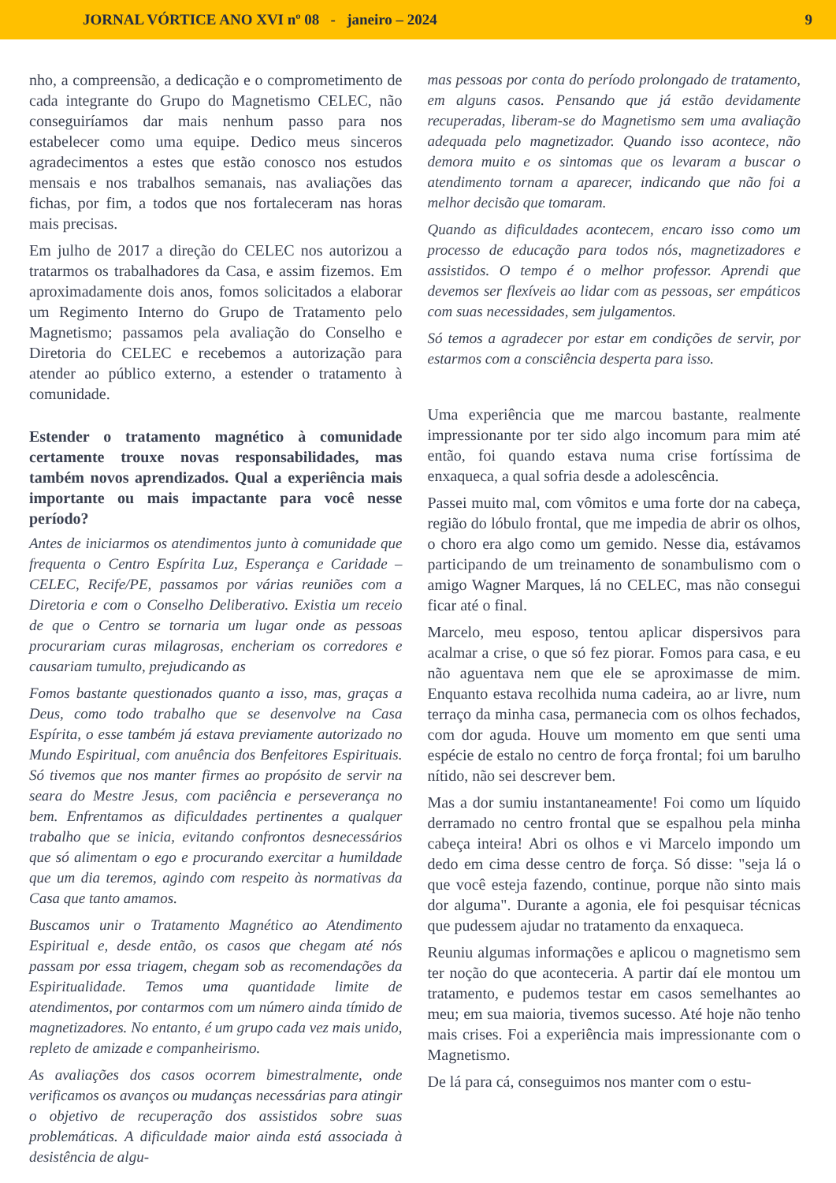JORNAL VÓRTICE ANO XVI nº 08 - janeiro – 2024 9
nho, a compreensão, a dedicação e o comprometimento de cada integrante do Grupo do Magnetismo CELEC, não conseguiríamos dar mais nenhum passo para nos estabelecer como uma equipe. Dedico meus sinceros agradecimentos a estes que estão conosco nos estudos mensais e nos trabalhos semanais, nas avaliações das fichas, por fim, a todos que nos fortaleceram nas horas mais precisas.
Em julho de 2017 a direção do CELEC nos autorizou a tratarmos os trabalhadores da Casa, e assim fizemos. Em aproximadamente dois anos, fomos solicitados a elaborar um Regimento Interno do Grupo de Tratamento pelo Magnetismo; passamos pela avaliação do Conselho e Diretoria do CELEC e recebemos a autorização para atender ao público externo, a estender o tratamento à comunidade.
Estender o tratamento magnético à comunidade certamente trouxe novas responsabilidades, mas também novos aprendizados. Qual a experiência mais importante ou mais impactante para você nesse período?
Antes de iniciarmos os atendimentos junto à comunidade que frequenta o Centro Espírita Luz, Esperança e Caridade – CELEC, Recife/PE, passamos por várias reuniões com a Diretoria e com o Conselho Deliberativo. Existia um receio de que o Centro se tornaria um lugar onde as pessoas procurariam curas milagrosas, encheriam os corredores e causariam tumulto, prejudicando as
Fomos bastante questionados quanto a isso, mas, graças a Deus, como todo trabalho que se desenvolve na Casa Espírita, o esse também já estava previamente autorizado no Mundo Espiritual, com anuência dos Benfeitores Espirituais. Só tivemos que nos manter firmes ao propósito de servir na seara do Mestre Jesus, com paciência e perseverança no bem. Enfrentamos as dificuldades pertinentes a qualquer trabalho que se inicia, evitando confrontos desnecessários que só alimentam o ego e procurando exercitar a humildade que um dia teremos, agindo com respeito às normativas da Casa que tanto amamos.
Buscamos unir o Tratamento Magnético ao Atendimento Espiritual e, desde então, os casos que chegam até nós passam por essa triagem, chegam sob as recomendações da Espiritualidade. Temos uma quantidade limite de atendimentos, por contarmos com um número ainda tímido de magnetizadores. No entanto, é um grupo cada vez mais unido, repleto de amizade e companheirismo.
As avaliações dos casos ocorrem bimestralmente, onde verificamos os avanços ou mudanças necessárias para atingir o objetivo de recuperação dos assistidos sobre suas problemáticas. A dificuldade maior ainda está associada à desistência de algu-
mas pessoas por conta do período prolongado de tratamento, em alguns casos. Pensando que já estão devidamente recuperadas, liberam-se do Magnetismo sem uma avaliação adequada pelo magnetizador. Quando isso acontece, não demora muito e os sintomas que os levaram a buscar o atendimento tornam a aparecer, indicando que não foi a melhor decisão que tomaram.
Quando as dificuldades acontecem, encaro isso como um processo de educação para todos nós, magnetizadores e assistidos. O tempo é o melhor professor. Aprendi que devemos ser flexíveis ao lidar com as pessoas, ser empáticos com suas necessidades, sem julgamentos.
Só temos a agradecer por estar em condições de servir, por estarmos com a consciência desperta para isso.
Uma experiência que me marcou bastante, realmente impressionante por ter sido algo incomum para mim até então, foi quando estava numa crise fortíssima de enxaqueca, a qual sofria desde a adolescência.
Passei muito mal, com vômitos e uma forte dor na cabeça, região do lóbulo frontal, que me impedia de abrir os olhos, o choro era algo como um gemido. Nesse dia, estávamos participando de um treinamento de sonambulismo com o amigo Wagner Marques, lá no CELEC, mas não consegui ficar até o final.
Marcelo, meu esposo, tentou aplicar dispersivos para acalmar a crise, o que só fez piorar. Fomos para casa, e eu não aguentava nem que ele se aproximasse de mim. Enquanto estava recolhida numa cadeira, ao ar livre, num terraço da minha casa, permanecia com os olhos fechados, com dor aguda. Houve um momento em que senti uma espécie de estalo no centro de força frontal; foi um barulho nítido, não sei descrever bem.
Mas a dor sumiu instantaneamente! Foi como um líquido derramado no centro frontal que se espalhou pela minha cabeça inteira! Abri os olhos e vi Marcelo impondo um dedo em cima desse centro de força. Só disse: "seja lá o que você esteja fazendo, continue, porque não sinto mais dor alguma". Durante a agonia, ele foi pesquisar técnicas que pudessem ajudar no tratamento da enxaqueca.
Reuniu algumas informações e aplicou o magnetismo sem ter noção do que aconteceria. A partir daí ele montou um tratamento, e pudemos testar em casos semelhantes ao meu; em sua maioria, tivemos sucesso. Até hoje não tenho mais crises. Foi a experiência mais impressionante com o Magnetismo.
De lá para cá, conseguimos nos manter com o estu-